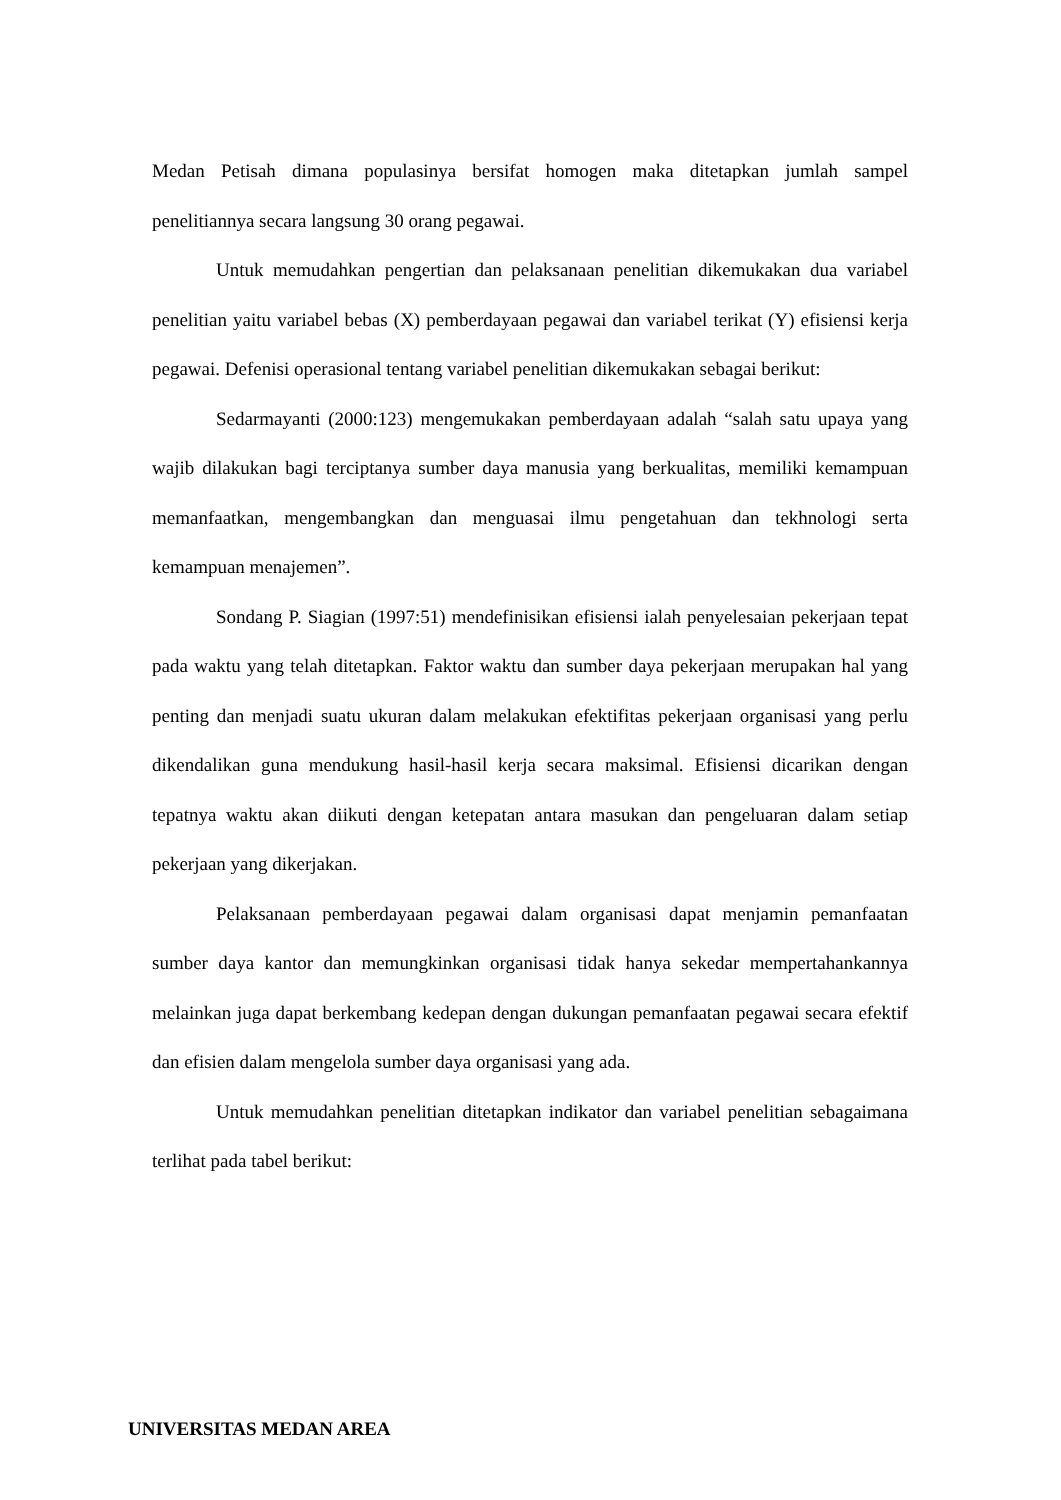Medan Petisah dimana populasinya bersifat homogen maka ditetapkan jumlah sampel penelitiannya secara langsung 30 orang pegawai.
Untuk memudahkan pengertian dan pelaksanaan penelitian dikemukakan dua variabel penelitian yaitu variabel bebas (X) pemberdayaan pegawai dan variabel terikat (Y) efisiensi kerja pegawai. Defenisi operasional tentang variabel penelitian dikemukakan sebagai berikut:
Sedarmayanti (2000:123) mengemukakan pemberdayaan adalah “salah satu upaya yang wajib dilakukan bagi terciptanya sumber daya manusia yang berkualitas, memiliki kemampuan memanfaatkan, mengembangkan dan menguasai ilmu pengetahuan dan tekhnologi serta kemampuan menajemen”.
Sondang P. Siagian (1997:51) mendefinisikan efisiensi ialah penyelesaian pekerjaan tepat pada waktu yang telah ditetapkan. Faktor waktu dan sumber daya pekerjaan merupakan hal yang penting dan menjadi suatu ukuran dalam melakukan efektifitas pekerjaan organisasi yang perlu dikendalikan guna mendukung hasil-hasil kerja secara maksimal. Efisiensi dicarikan dengan tepatnya waktu akan diikuti dengan ketepatan antara masukan dan pengeluaran dalam setiap pekerjaan yang dikerjakan.
Pelaksanaan pemberdayaan pegawai dalam organisasi dapat menjamin pemanfaatan sumber daya kantor dan memungkinkan organisasi tidak hanya sekedar mempertahankannya melainkan juga dapat berkembang kedepan dengan dukungan pemanfaatan pegawai secara efektif dan efisien dalam mengelola sumber daya organisasi yang ada.
Untuk memudahkan penelitian ditetapkan indikator dan variabel penelitian sebagaimana terlihat pada tabel berikut:
UNIVERSITAS MEDAN AREA